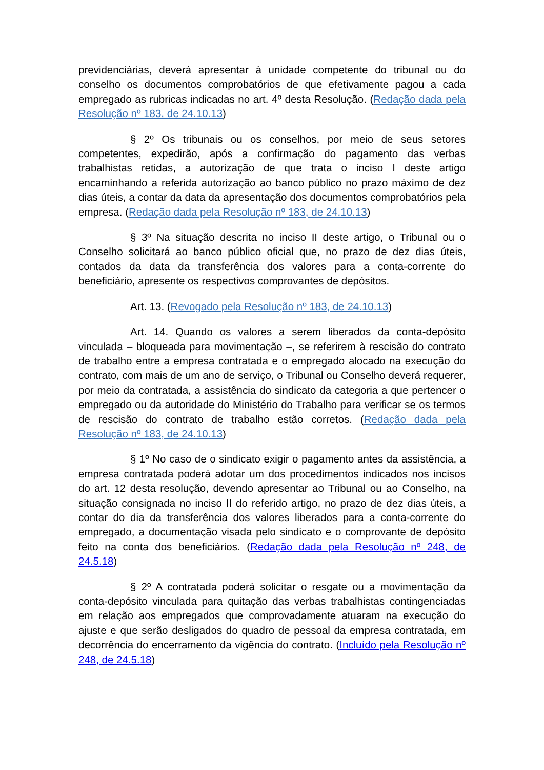previdenciárias, deverá apresentar à unidade competente do tribunal ou do conselho os documentos comprobatórios de que efetivamente pagou a cada empregado as rubricas indicadas no art. 4º desta Resolução. (Redação dada pela Resolução nº 183, de 24.10.13)
§ 2º Os tribunais ou os conselhos, por meio de seus setores competentes, expedirão, após a confirmação do pagamento das verbas trabalhistas retidas, a autorização de que trata o inciso I deste artigo encaminhando a referida autorização ao banco público no prazo máximo de dez dias úteis, a contar da data da apresentação dos documentos comprobatórios pela empresa. (Redação dada pela Resolução nº 183, de 24.10.13)
§ 3º Na situação descrita no inciso II deste artigo, o Tribunal ou o Conselho solicitará ao banco público oficial que, no prazo de dez dias úteis, contados da data da transferência dos valores para a conta-corrente do beneficiário, apresente os respectivos comprovantes de depósitos.
Art. 13. (Revogado pela Resolução nº 183, de 24.10.13)
Art. 14. Quando os valores a serem liberados da conta-depósito vinculada – bloqueada para movimentação –, se referirem à rescisão do contrato de trabalho entre a empresa contratada e o empregado alocado na execução do contrato, com mais de um ano de serviço, o Tribunal ou Conselho deverá requerer, por meio da contratada, a assistência do sindicato da categoria a que pertencer o empregado ou da autoridade do Ministério do Trabalho para verificar se os termos de rescisão do contrato de trabalho estão corretos. (Redação dada pela Resolução nº 183, de 24.10.13)
§ 1º No caso de o sindicato exigir o pagamento antes da assistência, a empresa contratada poderá adotar um dos procedimentos indicados nos incisos do art. 12 desta resolução, devendo apresentar ao Tribunal ou ao Conselho, na situação consignada no inciso II do referido artigo, no prazo de dez dias úteis, a contar do dia da transferência dos valores liberados para a conta-corrente do empregado, a documentação visada pelo sindicato e o comprovante de depósito feito na conta dos beneficiários. (Redação dada pela Resolução nº 248, de 24.5.18)
§ 2º A contratada poderá solicitar o resgate ou a movimentação da conta-depósito vinculada para quitação das verbas trabalhistas contingenciadas em relação aos empregados que comprovadamente atuaram na execução do ajuste e que serão desligados do quadro de pessoal da empresa contratada, em decorrência do encerramento da vigência do contrato. (Incluído pela Resolução nº 248, de 24.5.18)